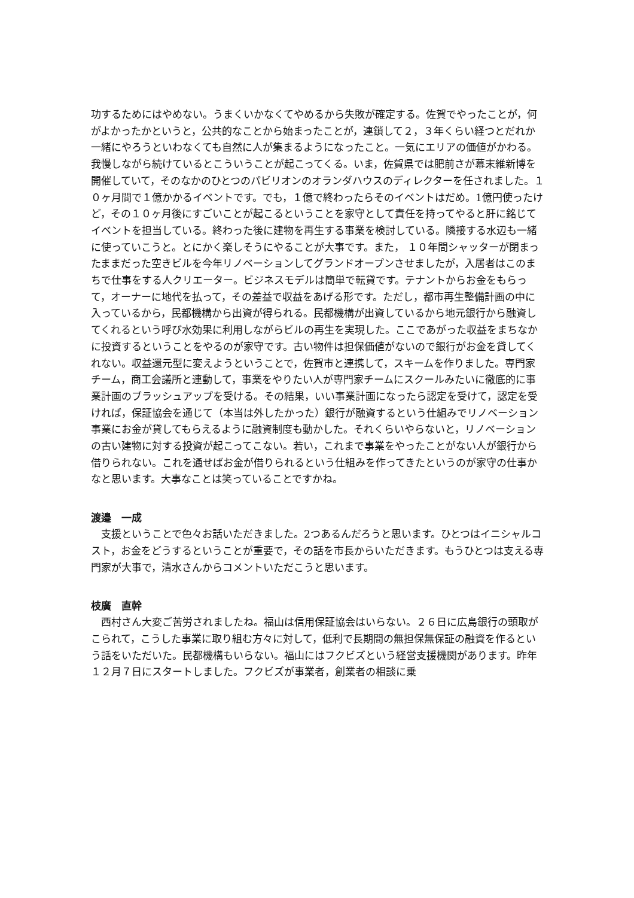功するためにはやめない。うまくいかなくてやめるから失敗が確定する。佐賀でやったことが，何がよかったかというと，公共的なことから始まったことが，連鎖して２，３年くらい経つとだれか一緒にやろうといわなくても自然に人が集まるようになったこと。一気にエリアの価値がかわる。我慢しながら続けているとこういうことが起こってくる。いま，佐賀県では肥前さが幕末維新博を開催していて，そのなかのひとつのパビリオンのオランダハウスのディレクターを任されました。１０ヶ月間で１億かかるイベントです。でも，１億で終わったらそのイベントはだめ。1億円使ったけど，その１０ヶ月後にすごいことが起こるということを家守として責任を持ってやると肝に銘じてイベントを担当している。終わった後に建物を再生する事業を検討している。隣接する水辺も一緒に使っていこうと。とにかく楽しそうにやることが大事です。また， １０年間シャッターが閉まったままだった空きビルを今年リノベーションしてグランドオープンさせましたが，入居者はこのまちで仕事をする人クリエーター。ビジネスモデルは簡単で転貸です。テナントからお金をもらって，オーナーに地代を払って，その差益で収益をあげる形です。ただし，都市再生整備計画の中に入っているから，民都機構から出資が得られる。民都機構が出資しているから地元銀行から融資してくれるという呼び水効果に利用しながらビルの再生を実現した。ここであがった収益をまちなかに投資するということをやるのが家守です。古い物件は担保価値がないので銀行がお金を貸してくれない。収益還元型に変えようということで，佐賀市と連携して，スキームを作りました。専門家チーム，商工会議所と連動して，事業をやりたい人が専門家チームにスクールみたいに徹底的に事業計画のブラッシュアップを受ける。その結果，いい事業計画になったら認定を受けて，認定を受ければ，保証協会を通じて（本当は外したかった）銀行が融資するという仕組みでリノベーション事業にお金が貸してもらえるように融資制度も動かした。それくらいやらないと，リノベーションの古い建物に対する投資が起こってこない。若い，これまで事業をやったことがない人が銀行から借りられない。これを通せばお金が借りられるという仕組みを作ってきたというのが家守の仕事かなと思います。大事なことは笑っていることですかね。
渡邉　一成
　支援ということで色々お話いただきました。2つあるんだろうと思います。ひとつはイニシャルコスト，お金をどうするということが重要で，その話を市長からいただきます。もうひとつは支える専門家が大事で，清水さんからコメントいただこうと思います。
枝廣　直幹
　西村さん大変ご苦労されましたね。福山は信用保証協会はいらない。２６日に広島銀行の頭取がこられて，こうした事業に取り組む方々に対して，低利で長期間の無担保無保証の融資を作るという話をいただいた。民都機構もいらない。福山にはフクビズという経営支援機関があります。昨年１２月７日にスタートしました。フクビズが事業者，創業者の相談に乗